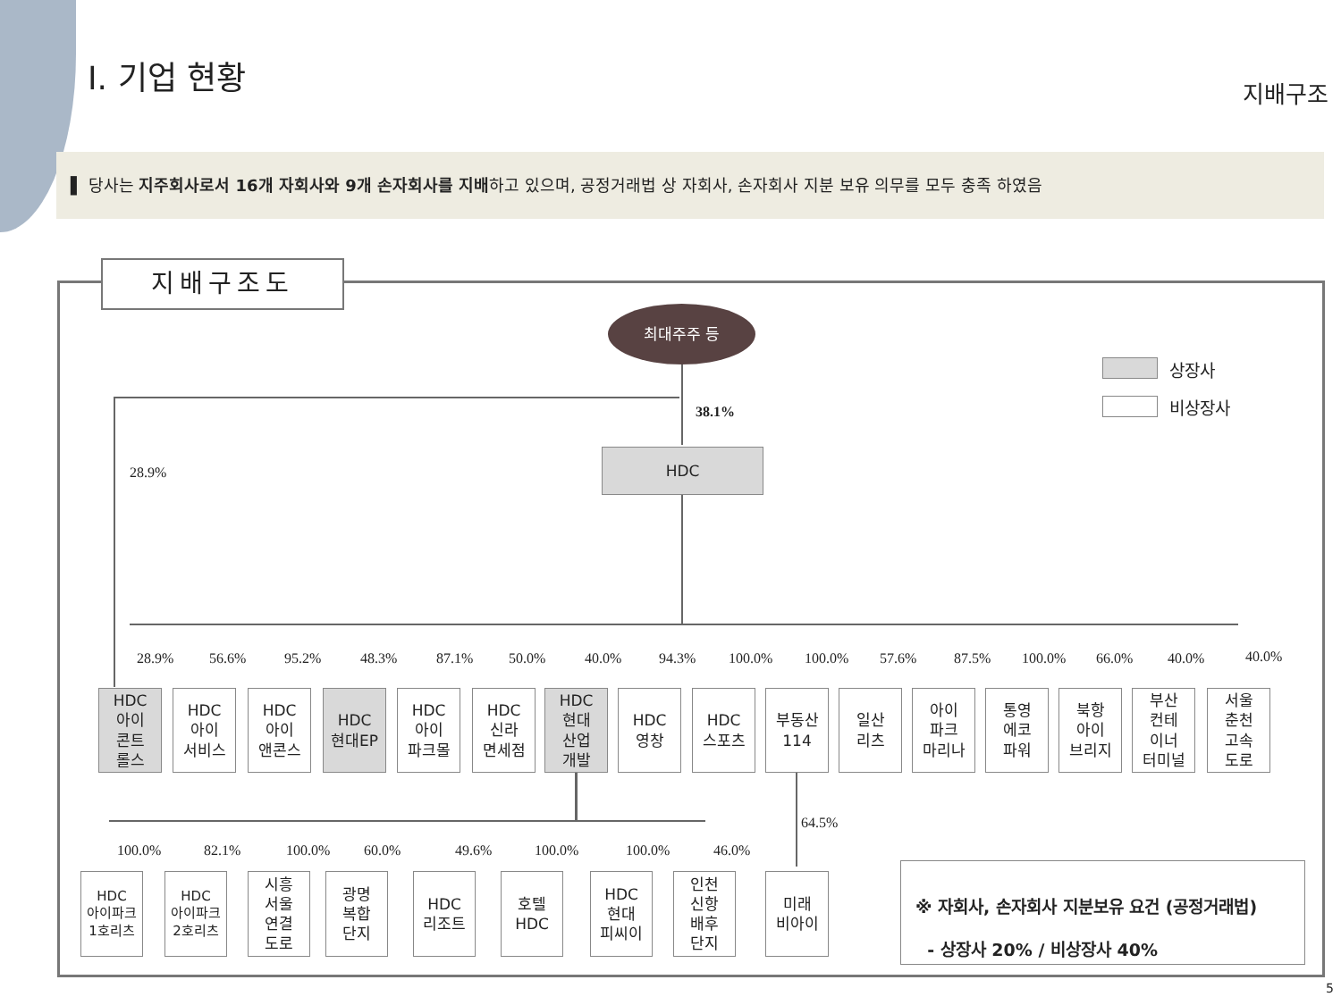I. 기업 현황 지배구조
▌ 당사는 지주회사로서 16개 자회사와 9개 손자회사를 지배하고 있으며, 공정거래법 상 자회사, 손자회사 지분 보유 의무를 모두 충족 하였음
지배구조도
최대주주 등
38.1%
28.9%
HDC
상장사
비상장사
28.9%
HDC
아이
콘트
롤스
56.6%
HDC
아이
서비스
95.2%
HDC
아이
앤콘스
48.3%
HDC
현대EP
87.1%
HDC
아이
파크몰
50.0%
HDC
신라
면세점
40.0%
HDC
현대
산업
개발
94.3%
HDC
영창
100.0%
HDC
스포츠
100.0%
부동산
114
57.6%
일산
리츠
87.5%
아이
파크
마리나
100.0%
통영
에코
파워
66.0%
북항
아이
브리지
40.0%
부산
컨테
이너
터미널
40.0%
서울
춘천
고속
도로
64.5%
100.0%
HDC
아이파크
1호리츠
82.1%
HDC
아이파크
2호리츠
100.0%
시흥
서울
연결
도로
60.0%
광명
복합
단지
49.6%
HDC
리조트
100.0%
호텔
HDC
100.0%
HDC
현대
피씨이
46.0%
인천
신항
배후
단지
미래
비아이
※ 자회사, 손자회사 지분보유 요건 (공정거래법)
- 상장사 20% / 비상장사 40%
5